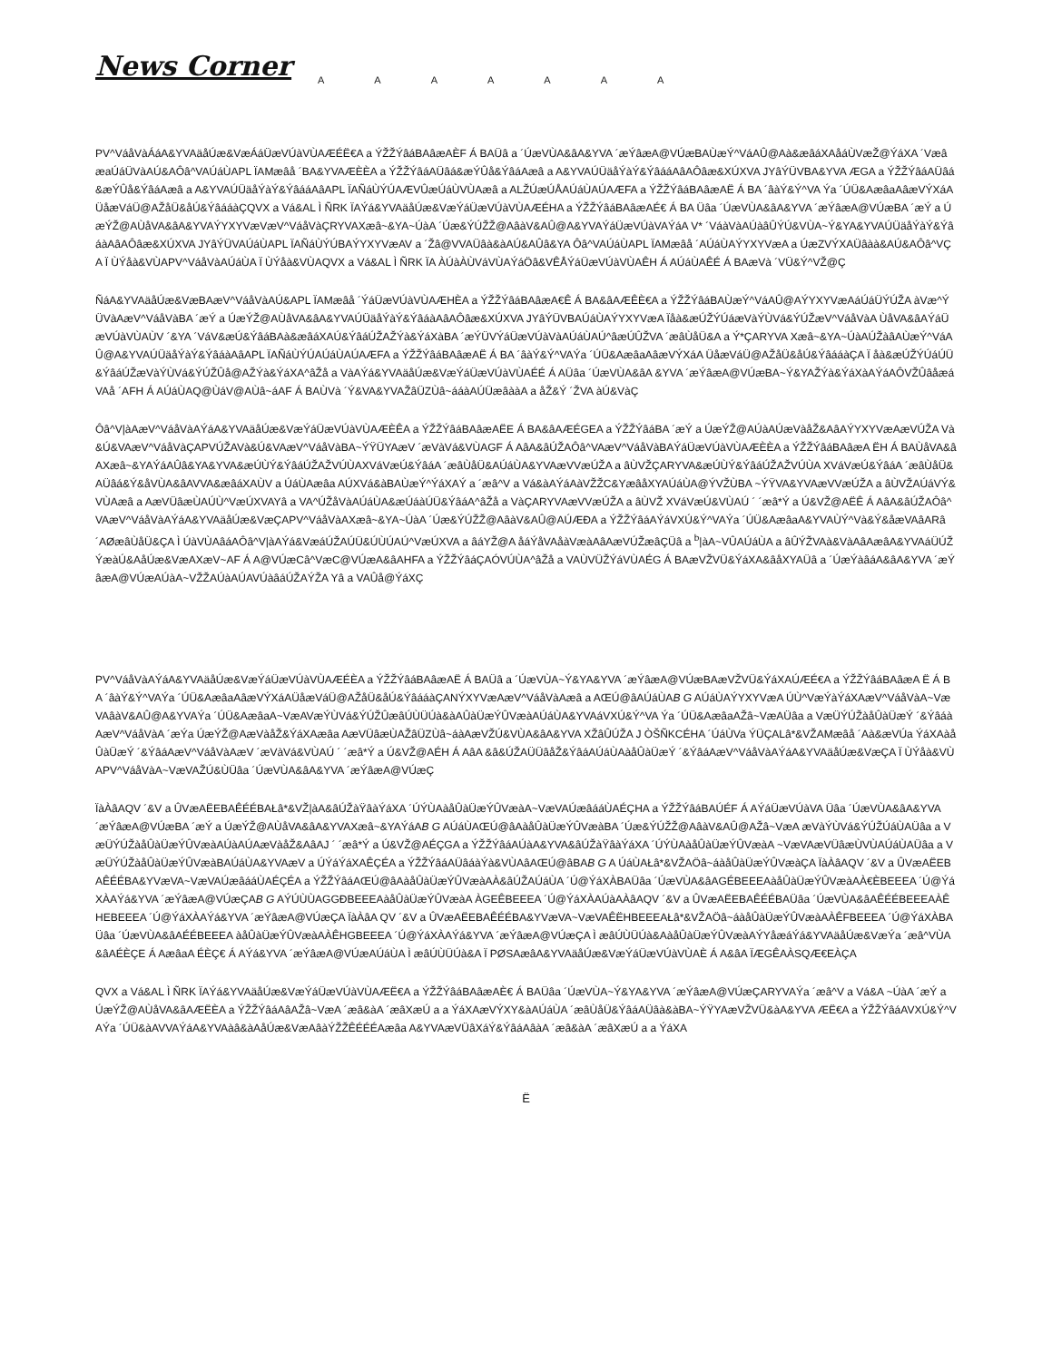News Corner
AAAAAAA
PV^VáåVàÁáA&YVAäåÚæ&VæÁáÜæVÚàVÙAÆÉË€A a ÝŽŽÝâáBAâæAÈF Á BAÜâ a ´ÚæVÙA&âA&YVA ´æÝâæA@VÚæBAÙæÝ^VáAÛ@Aà&æâáXAåáÙVæŽ@ÝáXA ´VæâæaÚáÜVàAÚ&AÔâ^VAÚáÙAPL ÏAMæâå ´BA&YVAÆÈÈA a ÝŽŽÝâáAÜâá&æÝÛå&ÝâáAæâ a A&YVAÚÜäåÝàÝ&ÝâááAâAÔâæ&XÚXVA JYâÝÜVBA&YVA ÆGA a ÝŽŽÝâáAÜâá&æÝÛå&ÝâáAæâ a A&YVAÚÜäåÝàÝ&ÝâááAâAPL ÏAÑáÙÝÚAÆVÛæÚáÙVÙAæâ a ALŽÚæÚÅAÚáÙAÚAÆFA a ÝŽŽÝâáBAâæAË Á BA ´âàÝ&Ý^VA Ýa ´ÚÜ&AæâaAâæVÝXáAÜåæVáÜ@AŽåÜ&åÚ&ÝâááàÇQVX a Vá&AL Ì ÑRK ÏAÝá&YVAäåÚæ&VæÝáÜæVÚàVÙAÆÉHA a ÝŽŽÝâáBAâæAÉ€ Á BA Üâa ´ÚæVÙA&âA&YVA ´æÝâæA@VÚæBA ´æÝ a ÚæÝŽ@AÙåVA&âA&YVAÝYXYVæVæV^VáåVàÇRYVAXæâ~&YA~ÚàA ´Úæ&ÝÚŽŽ@AâàV&AÛ@A&YVAÝáÜæVÚàVAÝáA V* ´VáàVàAÚàâÛÝÚ&VÙA~Ý&YA&YVAÚÜäåÝàÝ&ÝâáàAâAÔâæ&XÚXVA JYâÝÜVAÚáÙAPL ÏAÑáÙÝÚBAÝYXYVæAV a ´Žâ@VVAÜâà&àAÚ&AÛâ&YA Ôâ^VAÚáÙAPL ÏAMæâå ´AÚáÙAÝYXYVæA a ÚæZVÝXAÜâàà&AÚ&AÔâ^VÇA Ï ÙÝåà&VÙAPV^VáåVàAÚáÙA Ï ÙÝåà&VÙAQVX a Vá&AL Ì ÑRK ÏA ÀÚàÀÙVáVÙAÝáÖâ&VÊÅÝáÜæVÚàVÙAÊH Á AÚáÙAÊÉ Á BAæVà ´VÜ&Ý^VŽ@Ç
ÑáA&YVAäåÚæ&VæBAæV^VáåVàAÚ&APL ÏAMæâå ´ÝáÜæVÚàVÙAÆHÈA a ÝŽŽÝâáBAâæA€Ê Á BA&âAÆÊÈ€A a ÝŽŽÝâáBAÙæÝ^VáAÛ@AÝYXYVæAáÚáÜÝÚŽA àVæ^ÝÜVàAæV^VáåVàBA ´æÝ a ÚæÝŽ@AÙåVA&âA&YVAÚÜäåÝàÝ&ÝâáàAâAÔâæ&XÚXVA JYâÝÜVBAÚáÙAÝYXYVæA Ïåà&æÚŽÝÚáæVàÝÙVá&ÝÚŽæV^VáåVàA ÙåVA&âAÝáÜæVÚàVÙAÙV ´&YA ´VáV&æÚ&ÝâáBAà&æâáXAÚ&ÝâáÚŽAŽÝà&ÝáXàBA ´æÝÜVÝáÜæVÚàVàAÚáÙAÚ^âæÚÛŽVA ´æâÙåÜ&A a Ý*ÇARYVA Xæâ~&YA~ÚàAÚŽàâAÙæÝ^VáAÛ@A&YVAÚÜäåÝàÝ&ÝâáàAâAPL ÏAÑáÙÝÚAÚáÙAÚAÆFA a ÝŽŽÝâáBAâæAË Á BA ´âàÝ&Ý^VAÝa ´ÚÜ&AæâaAâæVÝXáA ÜåæVáÜ@AŽåÜ&åÚ&ÝâááàÇA Ï åà&æÚŽÝÚáÚÜ&ÝâáÚŽæVàÝÙVá&ÝÚŽÛå@AŽÝà&ÝáXA^âŽå a VàAÝá&YVAäåÚæ&VæÝáÜæVÚàVÙAÉÉ Á AÜâa ´ÚæVÙA&âA &YVA ´æÝâæA@VÚæBA~Ý&YAŽÝà&ÝáXàAÝáAÔVŽÛâåæáVAå ´AFH Á AÚáÙAQ@ÙáV@AÙâ~áAF Á BAÙVà ´Ý&VA&YVAŽâÜZÙâ~ááàAÚÜæâààA a åŽ&Ý ´ŽVA àÚ&VàÇ
Ôâ^V|àAæV^VáåVàAÝáA&YVAäåÚæ&VæÝáÜæVÚàVÙAÆÈÊA a ÝŽŽÝâáBAâæAËE Á BA&âAÆÉGEA a ÝŽŽÝâáBA ´æÝ a ÚæÝŽ@AÚàAÚæVàåŽ&AâAÝYXYVæAæVÚŽA Và&Ú&VAæV^VáåVàÇAPVÚŽAVà&Ú&VAæV^VáåVàBA~ÝŸÜYAæV ´æVàVá&VÙAGF Á AâA&âÚŽAÔâ^VAæV^VáåVàBAÝáÜæVÚàVÙAÆÈÈA a ÝŽŽÝâáBAâæA ËH Á BAÙåVA&âAXæâ~&YAÝáAÛâ&YA&YVA&æÚÙÝ&ÝâáÚŽAŽVÚÙAXVáVæÚ&ÝâáA ´æâÙåÜ&AÚáÙA&YVAæVVæÚŽA a âÙVŽÇARYVA&æÚÙÝ&ÝâáÚŽAŽVÚÙA XVáVæÚ&ÝâáA ´æâÙåÜ&AÜâá&Ý&åVÙA&âAVVA&æâáXAÙV a ÚáÙAæâa AÚXVá&àBAÙæÝ^ÝáXAÝ a ´æâ^V a Vá&àAÝáAàVŽŽC&YæâåXYAÚáÙA@ÝVŽÙBA ~ÝŸVA&YVAæVVæÚŽA a âÙVŽAÚáVÝ&VÙAæâ a AæVÜâæÙAÚÙ^VæÚXVAYâ a VA^ÚŽåVàAÚáÙA&æÚáàÚÜ&ÝâáA^âŽå a VàÇARYVAæVVæÚŽA a âÙVŽ XVáVæÚ&VÙAÚ ´ ´æâ*Ý a Ú&VŽ@AËÊ Á AâA&âÚŽAÔâ^VAæV^VáåVàAÝáA&YVAäåÚæ&VæÇAPV^VáåVàAXæâ~&YA~ÚàA ´Úæ&ÝÚŽŽ@AâàV&AÛ@AÚÆÐA a ÝŽŽÝâáAÝáVXÚ&Ý^VAÝa ´ÚÜ&AæâaA&YVAÙÝ^Và&Ý&åæVAâARâ ´AØæâÙåÜ&ÇA Ì ÚàVÙAâáAÔâ^V|àAÝá&VæáÚŽAÚÜ&ÚÙÚAÚ^VæÚXVA a âáYŽ@A åáÝåVAåàVæàAâAæVÚŽæâÇÜâ a <sup>b</sup>|àA~VÛAÚáÙA a âÛÝŽVAà&VàAâAæâA&YVAáÜÚŽÝæàÚ&AåÚæ&VæAXæV~AF Á A@VÚæCâ^VæC@VÚæA&âAHFA a ÝŽŽÝâáÇAÓVÚÙA^âŽå a VAÙVÜŽÝáVÙAÉG Á BAæVŽVÜ&ÝáXA&âåXYAÜâ a ´ÚæÝàâáA&âA&YVA ´æÝâæA@VÚæAÚàA~VŽŽAÚàAÚAVÚàâáÚŽAÝŽA Yâ a VAÛå@ÝáXÇ
PV^VáåVàAÝáA&YVAäåÚæ&VæÝáÜæVÚàVÙAÆÉÈA a ÝŽŽÝâáBAâæAË Á BAÜâ a ´ÚæVÙA~Ý&YA&YVA ´æÝâæA@VÚæBAæVŽVÜ&ÝáXAÚÆÉ€A a ÝŽŽÝâáBAâæA Ë Á BA ´âàÝ&Ý^VAÝa ´ÚÜ&AæâaAâæVÝXáAÜåæVáÜ@AŽåÜ&åÚ&ÝâááàÇANÝXYVæAæV^VáåVàAæâ a AŒÚ@âAÚáÙAB G AÚáÙAÝYXYVæA ÚÙ^VæÝàÝáXAæV^VáåVàA~VæVAâàV&AÛ@A&YVAÝa ´ÚÜ&AæâaA~VæAVæÝÙVá&ÝÚŽÛæâÚÙÜÚà&àAÛàÜæÝÛVæàAÚáÙA&YVAáVXÚ&Ý^VA Ýa ´ÚÜ&AæâaAŽâ~VæAÜâa a VæÜÝÚŽàåÛàÜæÝ ´&ÝâáàAæV^VáåVàA ´æÝa ÚæÝŽ@AæVàåŽ&ÝáXAæâa AæVÜâæÙAŽâÜZÙâ~áàAæVŽÚ&VÙA&âA&YVA XŽâÛÚŽA J ÒŠÑKCÉHA ´ÚáÙVa ÝÜÇALâ*&VŽAMæâå ´Aà&æVÚa ÝáXAàåÛàÜæÝ ´&ÝâáAæV^VáåVàAæV ´æVàVá&VÙAÚ ´ ´æâ*Ý a Ú&VŽ@AÉH Á AâA &â&ÚŽAÜÜâåŽ&ÝâáAÚáÙAàåÛàÜæÝ ´&ÝâáAæV^VáåVàAÝáA&YVAäåÚæ&VæÇA Ï ÙÝåà&VÙAPV^VáåVàA~VæVAŽÚ&ÙÜâa ´ÚæVÙA&âA&YVA ´æÝâæA@VÚæÇ
ÏàÀâAQV ´&V a ÛVæAËEBAÊÉÉBAŁâ*&VŽ|àA&âÚŽàŸâàÝáXA ´ÚÝÙAàåÛàÜæÝÛVæàA~VæVAÚæâááÙAÉÇHA a ÝŽŽÝâáBAÚÉF Á AÝáÜæVÚàVA Üâa ´ÚæVÙA&âA&YVA ´æÝâæA@VÚæBA ´æÝ a ÚæÝŽ@AÙåVA&âA&YVAXæâ~&YAÝáAB G AÚáÙAŒÚ@âAàåÛàÜæÝÛVæàBA ´Úæ&ÝÚŽŽ@AâàV&AÛ@AŽâ~VæA æVàÝÙVá&ÝÚŽÚáÙAÜâa a VæÜÝÚŽàåÛàÜæÝÛVæàAÚàAÚAæVàåŽ&AâAJ ´ ´æâ*Ý a Ú&VŽ@AÉÇGA a ÝŽŽÝâáAÚàA&YVA&âÚŽàŸâàÝáXA ´ÚÝÙAàåÛàÜæÝÛVæàA ~VæVAæVÜâæÙVÙAÚáÙAÜâa a VæÜÝÚŽàåÛàÜæÝÛVæàBAÚáÙA&YVAæV a ÚÝáÝáXAÊÇÉA a ÝŽŽÝâáAÜâáàÝà&VÙAâAŒÚ@âBAB G A ÚáÙAŁâ*&VŽAÖâ~áàåÛàÜæÝÛVæàÇA ÏàÀâAQV ´&V a ÛVæAËEBAÊÉÉBA&YVæVA~VæVAÚæâááÙAÉÇÉA a ÝŽŽÝâáAŒÚ@âAàåÛàÜæÝÛVæàAÀ&âÚŽAÚáÙA ´Ú@ÝáXÀBAÜâa ´ÚæVÙA&âAGÉBEEEAàåÛàÜæÝÛVæàAÀ€ÈBEEEA ´Ú@ÝáXÀAÝá&YVA ´æÝâæA@VÚæÇAB G AÝÚÙÙAGGÐBEEEAàåÛàÜæÝÛVæàA ÀGEÊBEEEA ´Ú@ÝáXÀAÚàAÀâAQV ´&V a ÛVæAËEBAÊÉÉBAÜâa ´ÚæVÙA&âAÊÉÉBEEEAÀÊHEBEEEA ´Ú@ÝáXÀAÝá&YVA ´æÝâæA@VÚæÇA ÏàÀâA QV ´&V a ÛVæAËEBAÊÉÉBA&YVæVA~VæVAÊËHBEEEAŁâ*&VŽAÖâ~áàåÛàÜæÝÛVæàAÀÊFBEEEA ´Ú@ÝáXÀBAÜâa ´ÚæVÙA&âAÉÉBEEEA àåÛàÜæÝÛVæàAÀÊHGBEEEA ´Ú@ÝáXÀAÝá&YVA ´æÝâæA@VÚæÇA Ì æâÚÙÜÚà&AàåÛàÜæÝÛVæàAÝYåæáÝá&YVAäåÚæ&VæÝa ´æâ^VÙA&âAÉÈÇE Á AæâaA ÉÈÇ€ Á AÝá&YVA ´æÝâæA@VÚæAÚáÙA Ì æâÚÙÜÚà&A Ï PØSAæâA&YVAäåÚæ&VæÝáÜæVÚàVÙAÈ Á A&âA ÏÆGÊAÀSQÆ€EÀÇA
QVX a Vá&AL Ì ÑRK ÏAÝá&YVAäåÚæ&VæÝáÜæVÚàVÙAÆË€A a ÝŽŽÝâáBAâæAÈ€ Á BAÜâa ´ÚæVÙA~Ý&YA&YVA ´æÝâæA@VÚæÇARYVAÝa ´æâ^V a Vá&A ~ÚàA ´æÝ a ÚæÝŽ@AÙåVA&âAÆËÈA a ÝŽŽÝâáAâAŽâ~VæA ´æâ&àA ´æâXæÚ a a ÝáXAæVÝXY&àAÚáÙA ´æâÙåÜ&ÝâáAÜâà&àBA~ÝŸYAæVŽVÜ&àA&YVA ÆË€A a ÝŽŽÝâáAVXÚ&Ý^VAÝa ´ÚÜ&àAVVAÝáA&YVAàâ&àAåÚæ&VæAâàÝŽŽÊÉÉÉAæâa A&YVAæVÜâXáÝ&ÝâáAâàA ´æâ&àA ´æâXæÚ a a ÝáXA
Ë